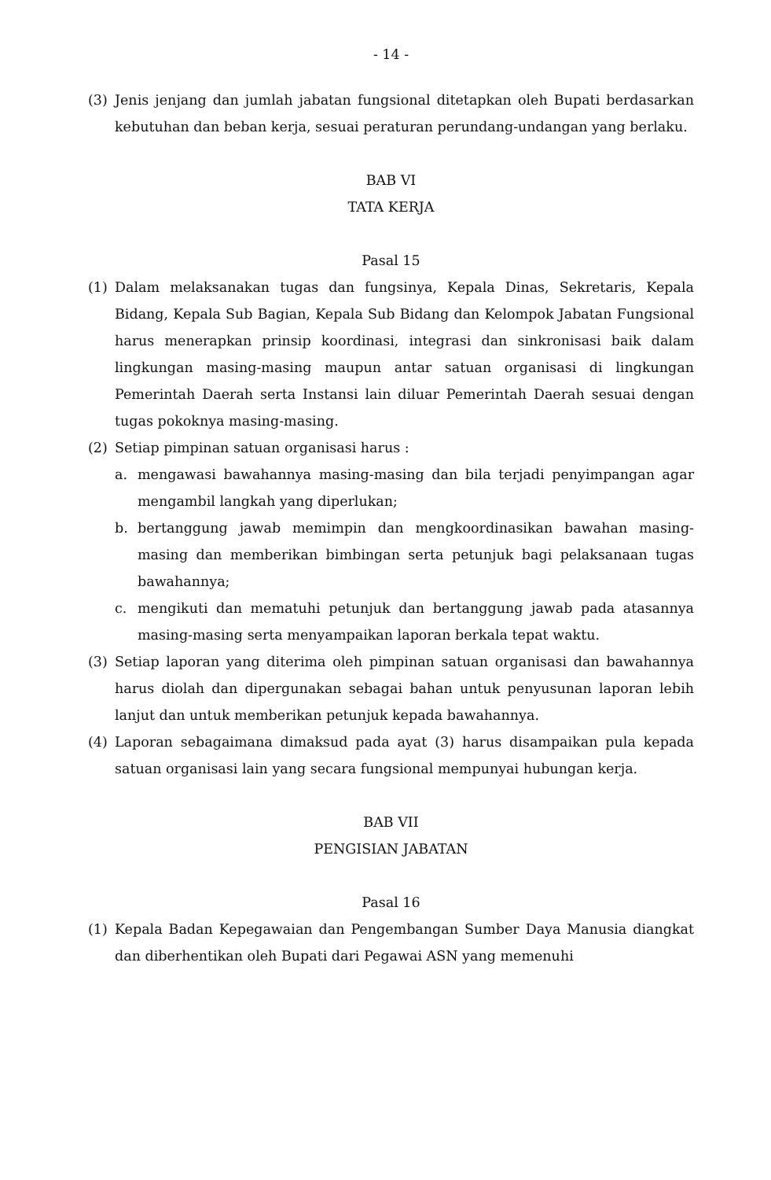- 14 -
(3) Jenis jenjang dan jumlah jabatan fungsional ditetapkan oleh Bupati berdasarkan kebutuhan dan beban kerja, sesuai peraturan perundang-undangan yang berlaku.
BAB VI
TATA KERJA
Pasal 15
(1) Dalam melaksanakan tugas dan fungsinya, Kepala Dinas, Sekretaris, Kepala Bidang, Kepala Sub Bagian, Kepala Sub Bidang dan Kelompok Jabatan Fungsional harus menerapkan prinsip koordinasi, integrasi dan sinkronisasi baik dalam lingkungan masing-masing maupun antar satuan organisasi di lingkungan Pemerintah Daerah serta Instansi lain diluar Pemerintah Daerah sesuai dengan tugas pokoknya masing-masing.
(2) Setiap pimpinan satuan organisasi harus :
a. mengawasi bawahannya masing-masing dan bila terjadi penyimpangan agar mengambil langkah yang diperlukan;
b. bertanggung jawab memimpin dan mengkoordinasikan bawahan masing-masing dan memberikan bimbingan serta petunjuk bagi pelaksanaan tugas bawahannya;
c. mengikuti dan mematuhi petunjuk dan bertanggung jawab pada atasannya masing-masing serta menyampaikan laporan berkala tepat waktu.
(3) Setiap laporan yang diterima oleh pimpinan satuan organisasi dan bawahannya harus diolah dan dipergunakan sebagai bahan untuk penyusunan laporan lebih lanjut dan untuk memberikan petunjuk kepada bawahannya.
(4) Laporan sebagaimana dimaksud pada ayat (3) harus disampaikan pula kepada satuan organisasi lain yang secara fungsional mempunyai hubungan kerja.
BAB VII
PENGISIAN JABATAN
Pasal 16
(1) Kepala Badan Kepegawaian dan Pengembangan Sumber Daya Manusia diangkat dan diberhentikan oleh Bupati dari Pegawai ASN yang memenuhi